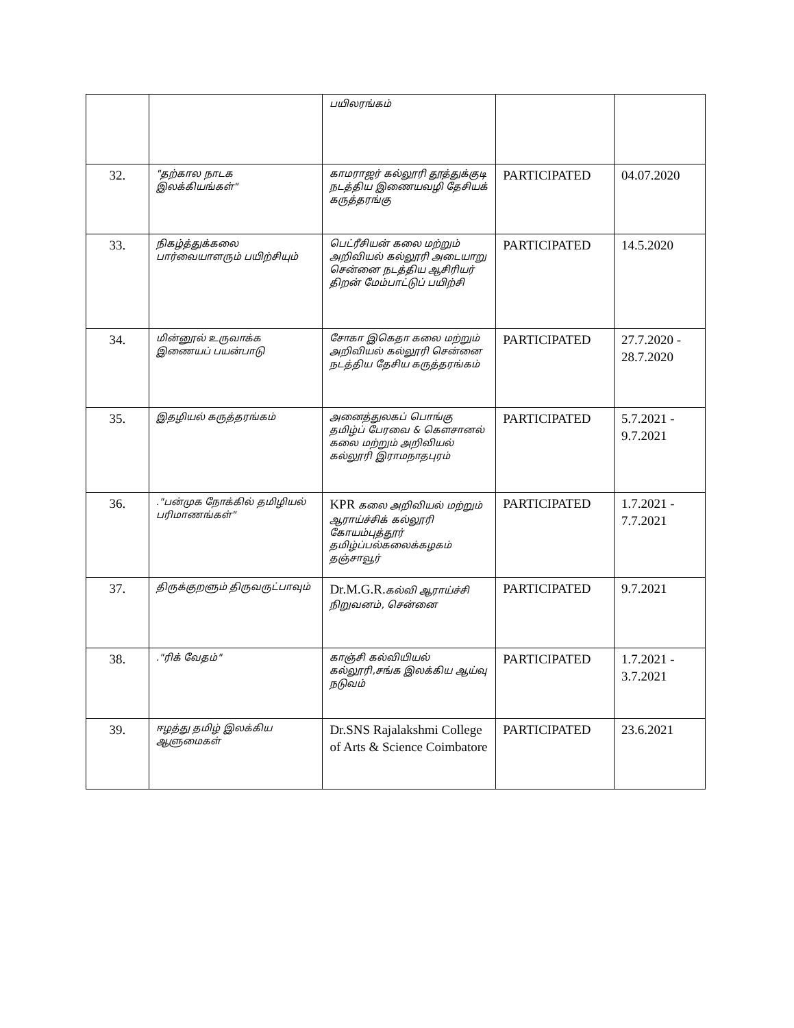| | | பயிலரங்கம் | | |
| 32. | "தற்கால நாடக இலக்கியங்கள்" | காமராஜர் கல்லூரி தூத்துக்குடி நடத்திய இணையவழி தேசியக் கருத்தரங்கு | PARTICIPATED | 04.07.2020 |
| 33. | நிகழ்த்துக்கலை பார்வையாளரும் பயிற்சியும் | பெட்ரீசியன் கலை மற்றும் அறிவியல் கல்லூரி அடையாறு சென்னை நடத்திய ஆசிரியர் திறன் மேம்பாட்டுப் பயிற்சி | PARTICIPATED | 14.5.2020 |
| 34. | மின்னூல் உருவாக்க இணையப் பயன்பாடு | சோகா இகெதா கலை மற்றும் அறிவியல் கல்லூரி சென்னை நடத்திய தேசிய கருத்தரங்கம் | PARTICIPATED | 27.7.2020 - 28.7.2020 |
| 35. | இதழியல் கருத்தரங்கம் | அனைத்துலகப் பொங்கு தமிழ்ப் பேரவை & கௌசானல் கலை மற்றும் அறிவியல் கல்லூரி இராமநாதபுரம் | PARTICIPATED | 5.7.2021 - 9.7.2021 |
| 36. | ."பன்முக நோக்கில் தமிழியல் பரிமாணங்கள்" | KPR கலை அறிவியல் மற்றும் ஆராய்ச்சிக் கல்லூரி கோயம்புத்தூர் தமிழ்ப்பல்கலைக்கழகம் தஞ்சாவூர் | PARTICIPATED | 1.7.2021 - 7.7.2021 |
| 37. | திருக்குறளும் திருவருட்பாவும் | Dr.M.G.R. கல்வி ஆராய்ச்சி நிறுவனம், சென்னை | PARTICIPATED | 9.7.2021 |
| 38. | ."ரிக் வேதம்" | காஞ்சி கல்வியியல் கல்லூரி,சங்க இலக்கிய ஆய்வு நடுவம் | PARTICIPATED | 1.7.2021 - 3.7.2021 |
| 39. | ஈழத்து தமிழ் இலக்கிய ஆளுமைகள் | Dr.SNS Rajalakshmi College of Arts & Science Coimbatore | PARTICIPATED | 23.6.2021 |